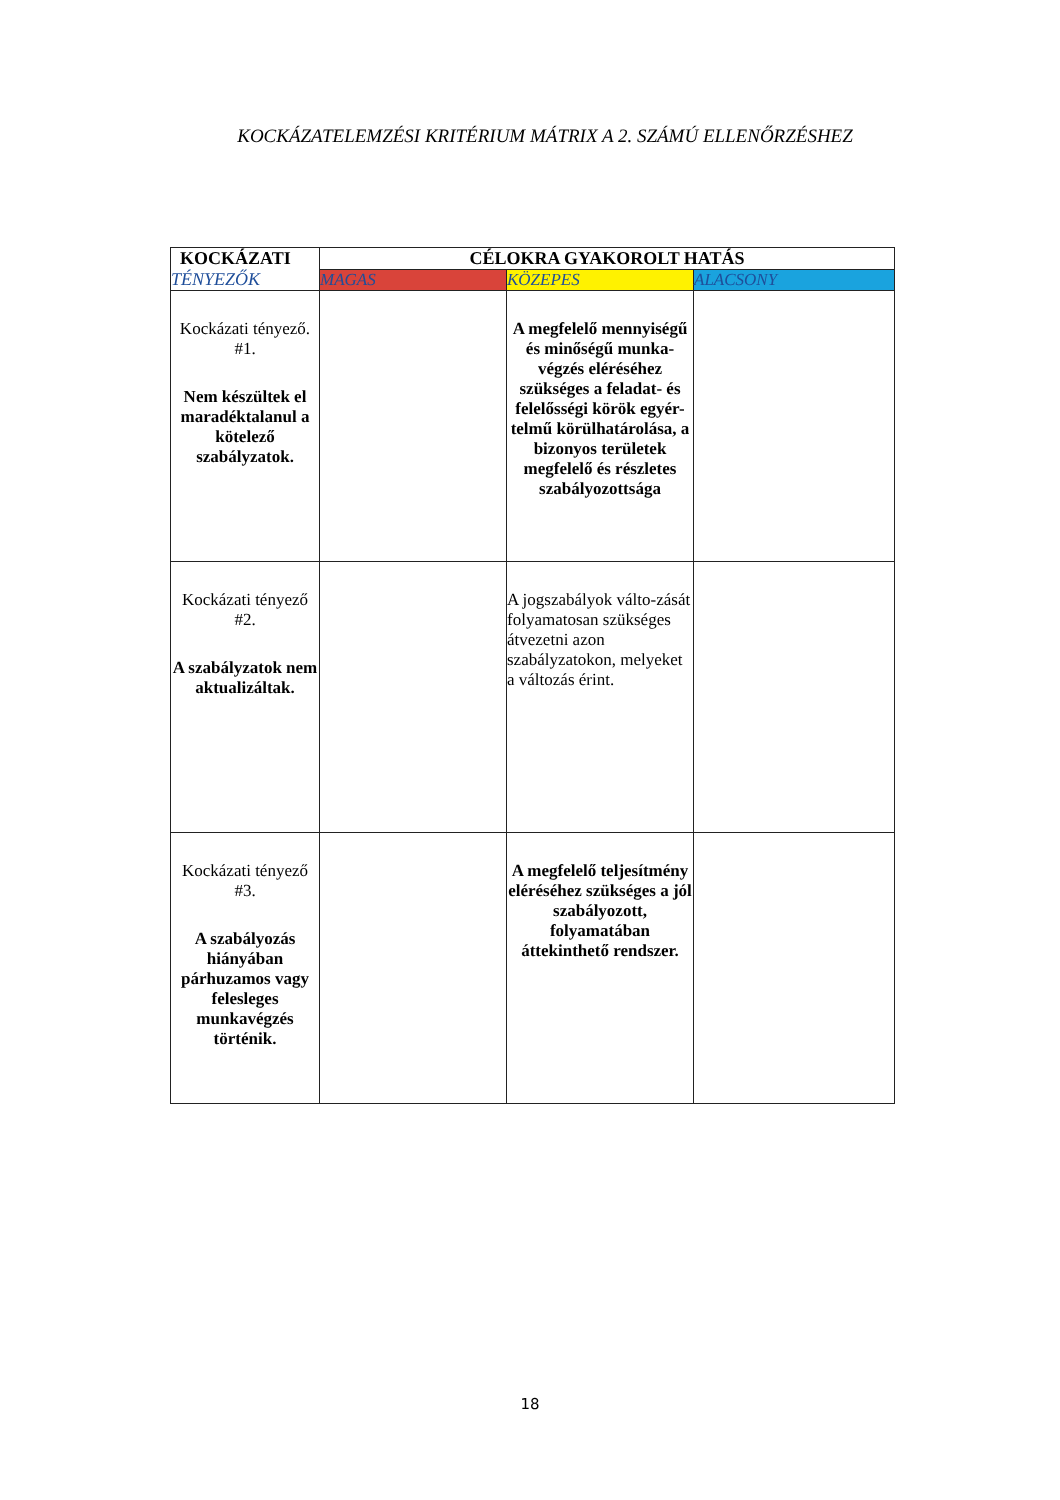KOCKÁZATELEMZÉSI KRITÉRIUM MÁTRIX A 2. SZÁMÚ ELLENŐRZÉSHEZ
| KOCKÁZATI TÉNYEZŐK | CÉLOKRA GYAKOROLT HATÁS | | |
| --- | --- | --- | --- |
| | MAGAS | KÖZEPES | ALACSONY |
| Kockázati tényező. #1. Nem készültek el maradéktalanul a kötelező szabályzatok. | | A megfelelő mennyiségű és minőségű munka-végzés eléréséhez szükséges a feladat- és felelősségi körök egyér-telmű körülhatárolása, a bizonyos területek megfelelő és részletes szabályozottsága | |
| Kockázati tényező #2. A szabályzatok nem aktualizáltak. | | A jogszabályok válto-zását folyamatosan szükséges átvezetni azon szabályzatokon, melyeket a változás érint. | |
| Kockázati tényező #3. A szabályozás hiányában párhuzamos vagy felesleges munkavégzés történik. | | A megfelelő teljesítmény eléréséhez szükséges a jól szabályozott, folyamatában áttekinthető rendszer. | |
18